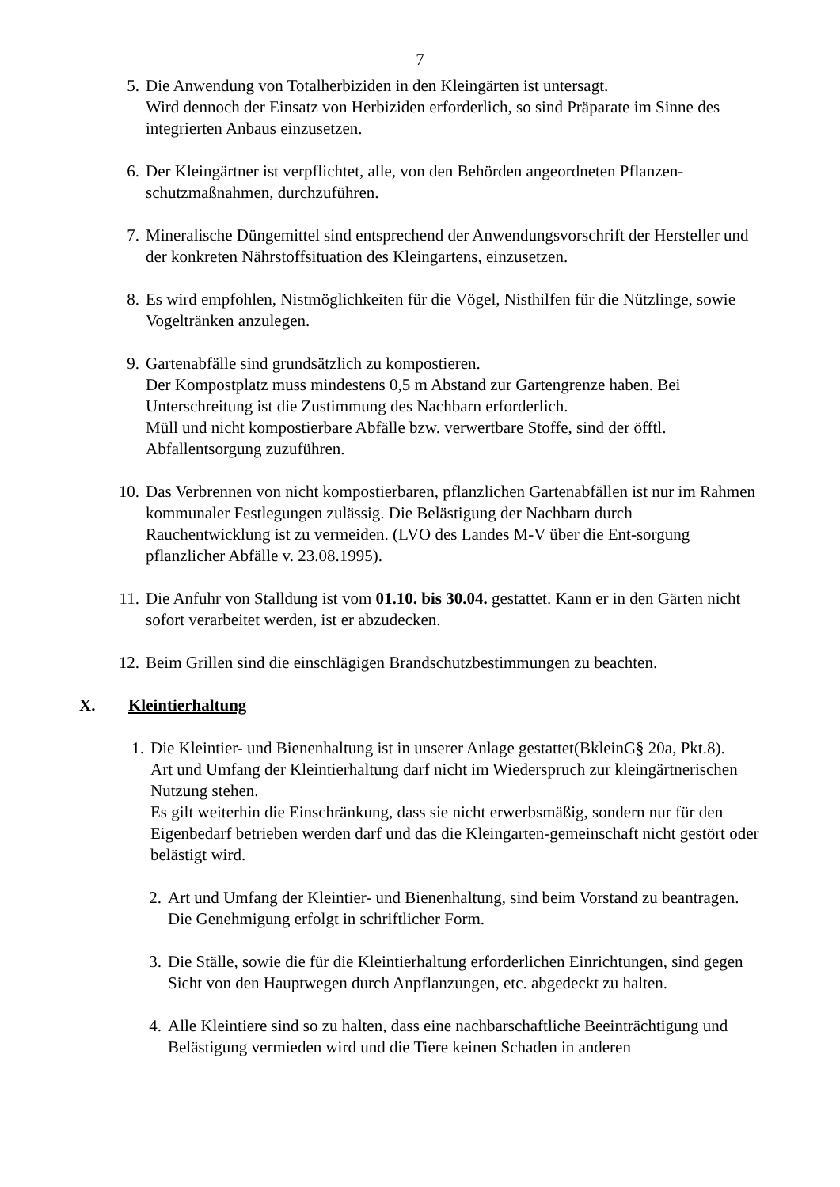7
5. Die Anwendung von Totalherbiziden in den Kleingärten ist untersagt.
Wird dennoch der Einsatz von Herbiziden erforderlich, so sind Präparate im Sinne des integrierten Anbaus einzusetzen.
6. Der Kleingärtner ist verpflichtet, alle, von den Behörden angeordneten Pflanzen-schutzmaßnahmen, durchzuführen.
7. Mineralische Düngemittel sind entsprechend der Anwendungsvorschrift der Hersteller und der konkreten Nährstoffsituation des Kleingartens, einzusetzen.
8. Es wird empfohlen, Nistmöglichkeiten für die Vögel, Nisthilfen für die Nützlinge, sowie Vogeltränken anzulegen.
9. Gartenabfälle sind grundsätzlich zu kompostieren.
Der Kompostplatz muss mindestens 0,5 m Abstand zur Gartengrenze haben. Bei Unterschreitung ist die Zustimmung des Nachbarn erforderlich.
Müll und nicht kompostierbare Abfälle bzw. verwertbare Stoffe, sind der öfftl. Abfallentsorgung zuzuführen.
10. Das Verbrennen von nicht kompostierbaren, pflanzlichen Gartenabfällen ist nur im Rahmen kommunaler Festlegungen zulässig. Die Belästigung der Nachbarn durch Rauchentwicklung ist zu vermeiden. (LVO des Landes M-V über die Ent-sorgung pflanzlicher Abfälle v. 23.08.1995).
11. Die Anfuhr von Stalldung ist vom 01.10. bis 30.04. gestattet. Kann er in den Gärten nicht sofort verarbeitet werden, ist er abzudecken.
12. Beim Grillen sind die einschlägigen Brandschutzbestimmungen zu beachten.
X. Kleintierhaltung
1. Die Kleintier- und Bienenhaltung ist in unserer Anlage gestattet(BkleinG§ 20a, Pkt.8).
Art und Umfang der Kleintierhaltung darf nicht im Wiederspruch zur kleingärtnerischen Nutzung stehen.
Es gilt weiterhin die Einschränkung, dass sie nicht erwerbsmäßig, sondern nur für den Eigenbedarf betrieben werden darf und das die Kleingarten-gemeinschaft nicht gestört oder belästigt wird.
2. Art und Umfang der Kleintier- und Bienenhaltung, sind beim Vorstand zu beantragen. Die Genehmigung erfolgt in schriftlicher Form.
3. Die Ställe, sowie die für die Kleintierhaltung erforderlichen Einrichtungen, sind gegen Sicht von den Hauptwegen durch Anpflanzungen, etc. abgedeckt zu halten.
4. Alle Kleintiere sind so zu halten, dass eine nachbarschaftliche Beeinträchtigung und Belästigung vermieden wird und die Tiere keinen Schaden in anderen